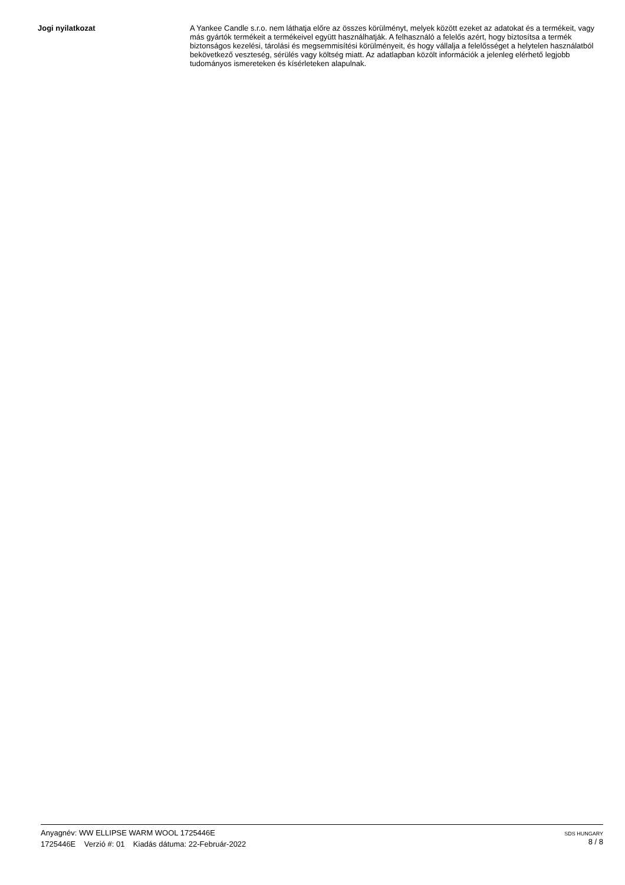Jogi nyilatkozat
A Yankee Candle s.r.o. nem láthatja előre az összes körülményt, melyek között ezeket az adatokat és a termékeit, vagy más gyártók termékeit a termékeivel együtt használhatják. A felhasználó a felelős azért, hogy biztosítsa a termék biztonságos kezelési, tárolási és megsemmisítési körülményeit, és hogy vállalja a felelősséget a helytelen használatból bekövetkező veszteség, sérülés vagy költség miatt. Az adatlapban közölt információk a jelenleg elérhető legjobb tudományos ismereteken és kísérleteken alapulnak.
Anyagnév: WW ELLIPSE WARM WOOL 1725446E
1725446E Verzió #: 01 Kiadás dátuma: 22-Február-2022
SDS HUNGARY
8 / 8